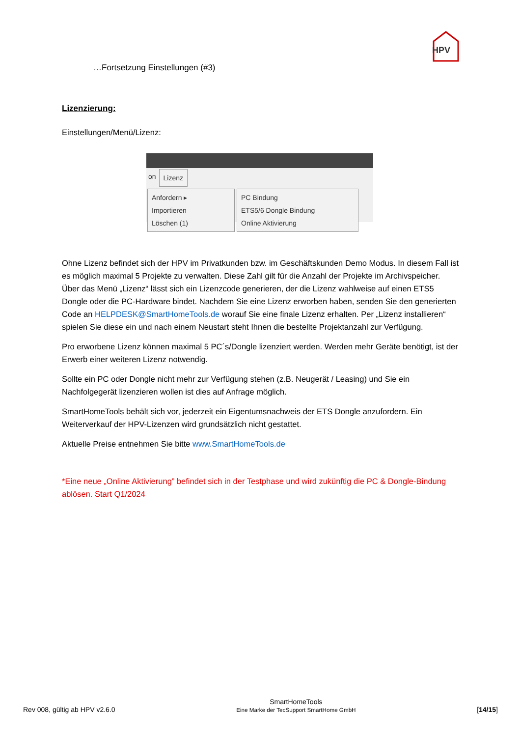HPV
…Fortsetzung Einstellungen (#3)
Lizenzierung:
Einstellungen/Menü/Lizenz:
on Lizenz
Anfordern ▸
Importieren
Löschen (1)
PC Bindung
ETS5/6 Dongle Bindung
Online Aktivierung
Ohne Lizenz befindet sich der HPV im Privatkunden bzw. im Geschäftskunden Demo Modus. In diesem Fall ist es möglich maximal 5 Projekte zu verwalten. Diese Zahl gilt für die Anzahl der Projekte im Archivspeicher. Über das Menü „Lizenz“ lässt sich ein Lizenzcode generieren, der die Lizenz wahlweise auf einen ETS5 Dongle oder die PC-Hardware bindet. Nachdem Sie eine Lizenz erworben haben, senden Sie den generierten Code an HELPDESK@SmartHomeTools.de worauf Sie eine finale Lizenz erhalten. Per „Lizenz installieren“ spielen Sie diese ein und nach einem Neustart steht Ihnen die bestellte Projektanzahl zur Verfügung.
Pro erworbene Lizenz können maximal 5 PC´s/Dongle lizenziert werden. Werden mehr Geräte benötigt, ist der Erwerb einer weiteren Lizenz notwendig.
Sollte ein PC oder Dongle nicht mehr zur Verfügung stehen (z.B. Neugerät / Leasing) und Sie ein Nachfolgegerät lizenzieren wollen ist dies auf Anfrage möglich.
SmartHomeTools behält sich vor, jederzeit ein Eigentumsnachweis der ETS Dongle anzufordern. Ein Weiterverkauf der HPV-Lizenzen wird grundsätzlich nicht gestattet.
Aktuelle Preise entnehmen Sie bitte www.SmartHomeTools.de
*Eine neue „Online Aktivierung” befindet sich in der Testphase und wird zukünftig die PC & Dongle-Bindung ablösen. Start Q1/2024
Rev 008, gültig ab HPV v2.6.0 SmartHomeTools
Eine Marke der TecSupport SmartHome GmbH [14/15]